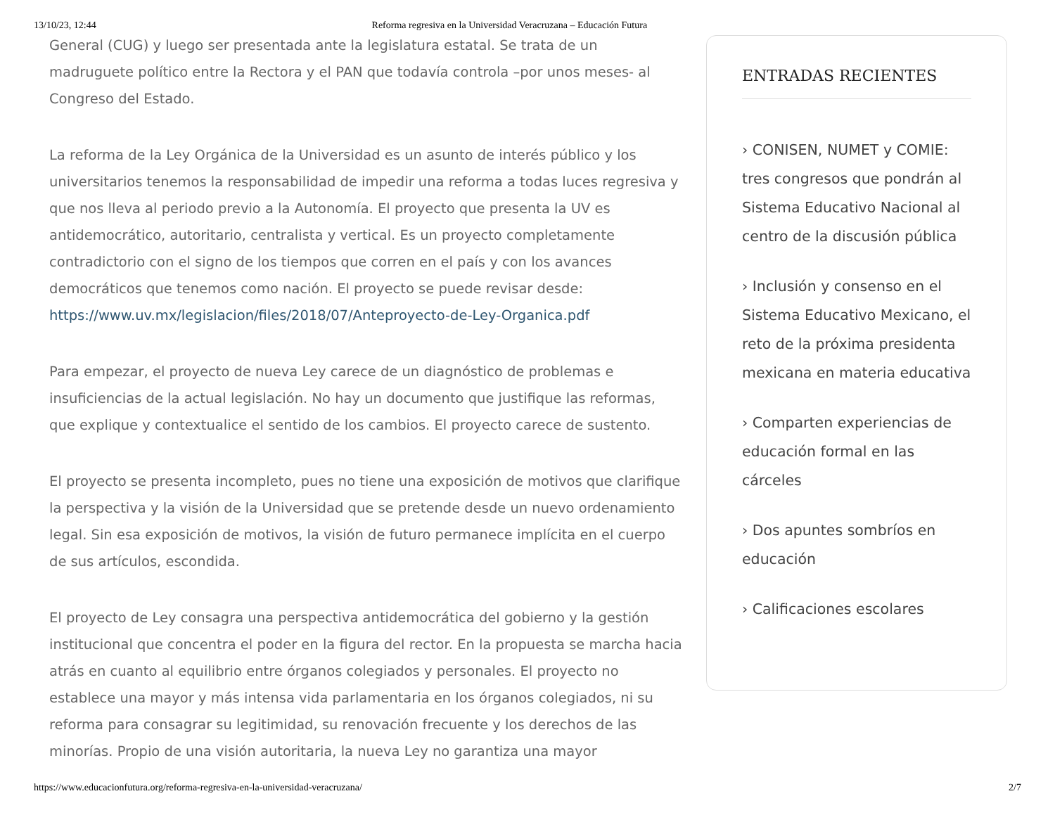13/10/23, 12:44 Reforma regresiva en la Universidad Veracruzana – Educación Futura
General (CUG) y luego ser presentada ante la legislatura estatal. Se trata de un madruguete político entre la Rectora y el PAN que todavía controla –por unos meses- al Congreso del Estado.
La reforma de la Ley Orgánica de la Universidad es un asunto de interés público y los universitarios tenemos la responsabilidad de impedir una reforma a todas luces regresiva y que nos lleva al periodo previo a la Autonomía. El proyecto que presenta la UV es antidemocrático, autoritario, centralista y vertical. Es un proyecto completamente contradictorio con el signo de los tiempos que corren en el país y con los avances democráticos que tenemos como nación. El proyecto se puede revisar desde: https://www.uv.mx/legislacion/files/2018/07/Anteproyecto-de-Ley-Organica.pdf
Para empezar, el proyecto de nueva Ley carece de un diagnóstico de problemas e insuficiencias de la actual legislación. No hay un documento que justifique las reformas, que explique y contextualice el sentido de los cambios. El proyecto carece de sustento.
El proyecto se presenta incompleto, pues no tiene una exposición de motivos que clarifique la perspectiva y la visión de la Universidad que se pretende desde un nuevo ordenamiento legal. Sin esa exposición de motivos, la visión de futuro permanece implícita en el cuerpo de sus artículos, escondida.
El proyecto de Ley consagra una perspectiva antidemocrática del gobierno y la gestión institucional que concentra el poder en la figura del rector. En la propuesta se marcha hacia atrás en cuanto al equilibrio entre órganos colegiados y personales. El proyecto no establece una mayor y más intensa vida parlamentaria en los órganos colegiados, ni su reforma para consagrar su legitimidad, su renovación frecuente y los derechos de las minorías. Propio de una visión autoritaria, la nueva Ley no garantiza una mayor
ENTRADAS RECIENTES
› CONISEN, NUMET y COMIE: tres congresos que pondrán al Sistema Educativo Nacional al centro de la discusión pública
› Inclusión y consenso en el Sistema Educativo Mexicano, el reto de la próxima presidenta mexicana en materia educativa
› Comparten experiencias de educación formal en las cárceles
› Dos apuntes sombríos en educación
› Calificaciones escolares
https://www.educacionfutura.org/reforma-regresiva-en-la-universidad-veracruzana/ 2/7